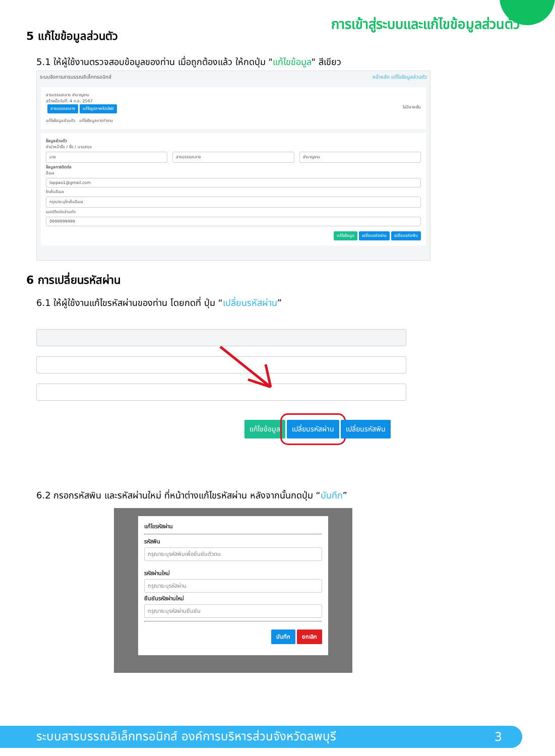การเข้าสู่ระบบและแก้ไขข้อมูลส่วนตัว
5 แก้ไขข้อมูลส่วนตัว
5.1 ให้ผู้ใช้งานตรวจสอบข้อมูลของท่าน เมื่อถูกต้องแล้ว ให้กดปุ่ม "แก้ไขข้อมูล" สีเขียว
ระบบจัดการสารบรรณอิเล็กทรอนิกส์ หน้าหลัก แก้ไขข้อมูลส่วนตัว
สารบรรณกลาง ชำนาญงาน
สร้างเมื่อวันที่: 4 ก.ย. 2567
สารบรรณกลาง แก้ไขรูปภาพโปรไฟล์ ไม่มีลายเซ็น
แก้ไขข้อมูลส่วนตัว แก้ไขข้อมูลการทำงาน
ข้อมูลส่วนตัว
คำนำหน้าชื่อ / ชื่อ / นามสกุล
นาย สารบรรณกลาง ชำนาญงาน
ข้อมูลการติดต่อ
อีเมล
loppao1@gmail.com
โทเค็นอีเมล
กรุณาระบุโทเค็นอีเมล
เบอร์ติดต่อส่วนตัว
0999999999
แก้ไขข้อมูล เปลี่ยนรหัสผ่าน เปลี่ยนรหัสพิน
6 การเปลี่ยนรหัสผ่าน
6.1 ให้ผู้ใช้งานแก้ไขรหัสผ่านของท่าน โดยกดที่ ปุ่ม “เปลี่ยนรหัสผ่าน”
แก้ไขข้อมูล เปลี่ยนรหัสผ่าน เปลี่ยนรหัสพิน
6.2 กรอกรหัสพิน และรหัสผ่านใหม่ ที่หน้าต่างแก้ไขรหัสผ่าน หลังจากนั้นกดปุ่ม “บันทึก”
แก้ไขรหัสผ่าน
รหัสพิน
กรุณาระบุรหัสพินเพื่อยืนยันตัวตน
รหัสผ่านใหม่
กรุณาระบุรหัสผ่าน
ยืนยันรหัสผ่านใหม่
กรุณาระบุรหัสผ่านยืนยัน
บันทึก ยกเลิก
ระบบสารบรรณอิเล็กทรอนิกส์ องค์การบริหารส่วนจังหวัดลพบุรี 3